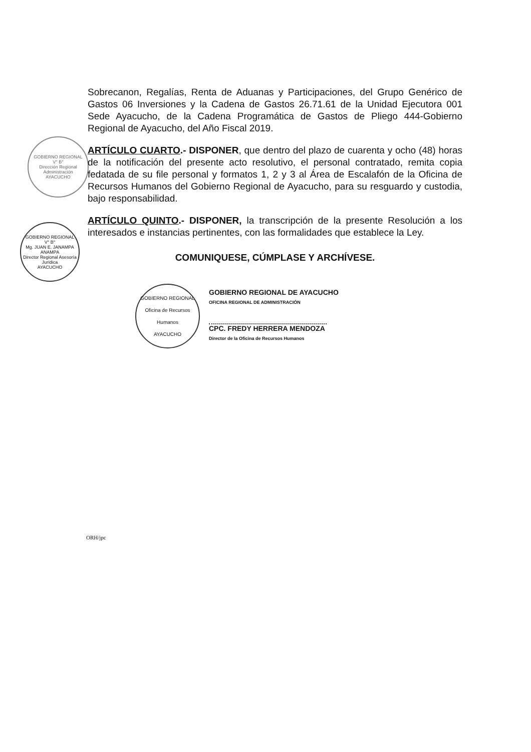GOBIERNO REGIONAL
V° B°
Dirección Regional Administración
AYACUCHO
GOBIERNO REGIONAL
V° B°
Mg. JUAN E. JANAMPA ANAMPA
Director Regional Asesoría Jurídica
AYACUCHO
Sobrecanon, Regalías, Renta de Aduanas y Participaciones, del Grupo Genérico de Gastos 06 Inversiones y la Cadena de Gastos 26.71.61 de la Unidad Ejecutora 001 Sede Ayacucho, de la Cadena Programática de Gastos de Pliego 444-Gobierno Regional de Ayacucho, del Año Fiscal 2019.
ARTÍCULO CUARTO.- DISPONER, que dentro del plazo de cuarenta y ocho (48) horas de la notificación del presente acto resolutivo, el personal contratado, remita copia fedatada de su file personal y formatos 1, 2 y 3 al Área de Escalafón de la Oficina de Recursos Humanos del Gobierno Regional de Ayacucho, para su resguardo y custodia, bajo responsabilidad.
ARTÍCULO QUINTO.- DISPONER, la transcripción de la presente Resolución a los interesados e instancias pertinentes, con las formalidades que establece la Ley.
COMUNIQUESE, CÚMPLASE Y ARCHÍVESE.
GOBIERNO REGIONAL
Oficina de Recursos Humanos
AYACUCHO
GOBIERNO REGIONAL DE AYACUCHO
OFICINA REGIONAL DE ADMINISTRACIÓN
CPC. FREDY HERRERA MENDOZA
Director de la Oficina de Recursos Humanos
ORH/jpc